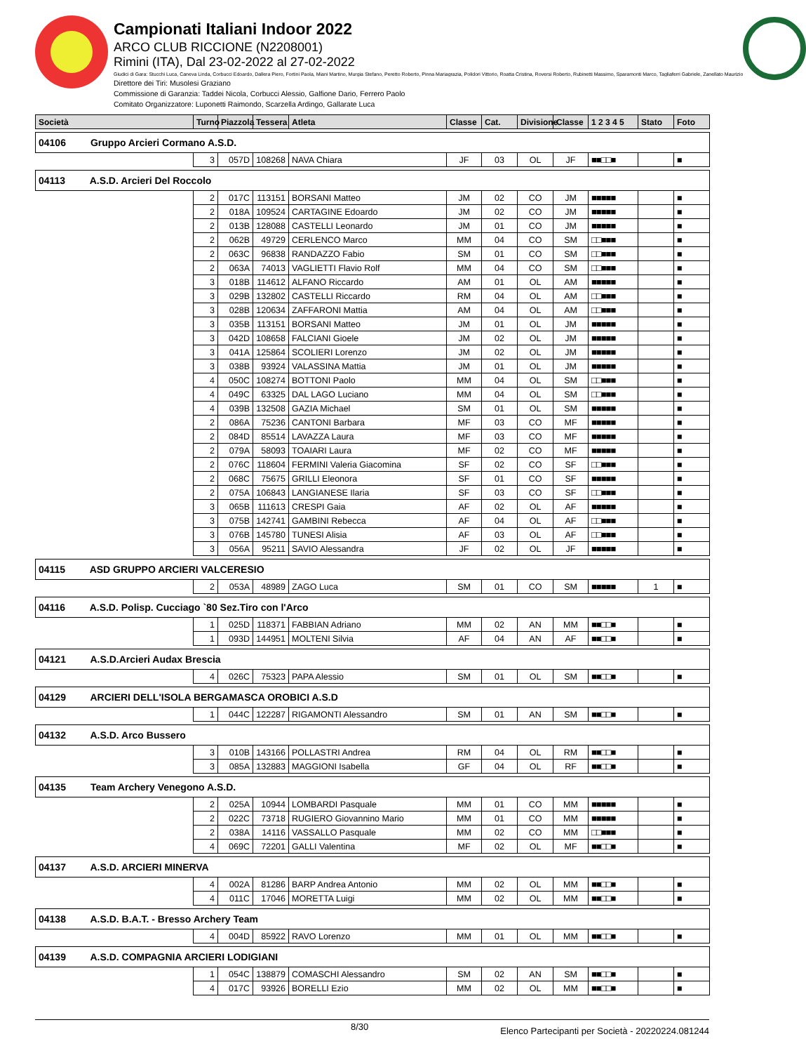Campionati Italiani Indoor 2022
ARCO CLUB RICCIONE (N2208001)
Rimini (ITA), Dal 23-02-2022 al 27-02-2022
Giudici di Gara: Stucchi Luca, Caneva Linda, Corbucci Edoardo, Dallera Piero, Fortini Paola, Miani Martino, Murgia Stefano, Peretto Roberto, Pinna Mariagrazia, Polidori Vittorio, Roatta Cristina, Roversi Roberto, Rubinetti Massimo, Sparamonti Marco, Tagliaferri Gabriele, Zanellato Maurizio
Direttore dei Tiri: Musolesi Graziano
Commissione di Garanzia: Taddei Nicola, Corbucci Alessio, Galfione Dario, Ferrero Paolo
Comitato Organizzatore: Luponetti Raimondo, Scarzella Ardingo, Gallarate Luca
| Società | Turno | Piazzola | Tessera | Atleta | Classe | Cat. | Divisione | Classe | 1 2 3 4 5 | Stato | Foto |
| --- | --- | --- | --- | --- | --- | --- | --- | --- | --- | --- | --- |
| 04106 Gruppo Arcieri Cormano A.S.D. | | | | | | | | | | | |
| | 3 | 057D | 108268 | NAVA Chiara | JF | 03 | OL | JF | ■■□□■ | | ■ |
| 04113 A.S.D. Arcieri Del Roccolo | | | | | | | | | | | |
| | 2 | 017C | 113151 | BORSANI Matteo | JM | 02 | CO | JM | ■■■■■ | | ■ |
| | 2 | 018A | 109524 | CARTAGINE Edoardo | JM | 02 | CO | JM | ■■■■■ | | ■ |
| | 2 | 013B | 128088 | CASTELLI Leonardo | JM | 01 | CO | JM | ■■■■■ | | ■ |
| | 2 | 062B | 49729 | CERLENCO Marco | MM | 04 | CO | SM | □□■■■ | | ■ |
| | 2 | 063C | 96838 | RANDAZZO Fabio | SM | 01 | CO | SM | □□■■■ | | ■ |
| | 2 | 063A | 74013 | VAGLIETTI Flavio Rolf | MM | 04 | CO | SM | □□■■■ | | ■ |
| | 3 | 018B | 114612 | ALFANO Riccardo | AM | 01 | OL | AM | ■■■■■ | | ■ |
| | 3 | 029B | 132802 | CASTELLI Riccardo | RM | 04 | OL | AM | □□■■■ | | ■ |
| | 3 | 028B | 120634 | ZAFFARONI Mattia | AM | 04 | OL | AM | □□■■■ | | ■ |
| | 3 | 035B | 113151 | BORSANI Matteo | JM | 01 | OL | JM | ■■■■■ | | ■ |
| | 3 | 042D | 108658 | FALCIANI Gioele | JM | 02 | OL | JM | ■■■■■ | | ■ |
| | 3 | 041A | 125864 | SCOLIERI Lorenzo | JM | 02 | OL | JM | ■■■■■ | | ■ |
| | 3 | 038B | 93924 | VALASSINA Mattia | JM | 01 | OL | JM | ■■■■■ | | ■ |
| | 4 | 050C | 108274 | BOTTONI Paolo | MM | 04 | OL | SM | □□■■■ | | ■ |
| | 4 | 049C | 63325 | DAL LAGO Luciano | MM | 04 | OL | SM | □□■■■ | | ■ |
| | 4 | 039B | 132508 | GAZIA Michael | SM | 01 | OL | SM | ■■■■■ | | ■ |
| | 2 | 086A | 75236 | CANTONI Barbara | MF | 03 | CO | MF | ■■■■■ | | ■ |
| | 2 | 084D | 85514 | LAVAZZA Laura | MF | 03 | CO | MF | ■■■■■ | | ■ |
| | 2 | 079A | 58093 | TOAIARI Laura | MF | 02 | CO | MF | ■■■■■ | | ■ |
| | 2 | 076C | 118604 | FERMINI Valeria Giacomina | SF | 02 | CO | SF | □□■■■ | | ■ |
| | 2 | 068C | 75675 | GRILLI Eleonora | SF | 01 | CO | SF | ■■■■■ | | ■ |
| | 2 | 075A | 106843 | LANGIANESE Ilaria | SF | 03 | CO | SF | □□■■■ | | ■ |
| | 3 | 065B | 111613 | CRESPI Gaia | AF | 02 | OL | AF | ■■■■■ | | ■ |
| | 3 | 075B | 142741 | GAMBINI Rebecca | AF | 04 | OL | AF | □□■■■ | | ■ |
| | 3 | 076B | 145780 | TUNESI Alisia | AF | 03 | OL | AF | □□■■■ | | ■ |
| | 3 | 056A | 95211 | SAVIO Alessandra | JF | 02 | OL | JF | ■■■■■ | | ■ |
| 04115 ASD GRUPPO ARCIERI VALCERESIO | | | | | | | | | | | |
| | 2 | 053A | 48989 | ZAGO Luca | SM | 01 | CO | SM | ■■■■■ | 1 | ■ |
| 04116 A.S.D. Polisp. Cucciago `80 Sez.Tiro con l'Arco | | | | | | | | | | | |
| | 1 | 025D | 118371 | FABBIAN Adriano | MM | 02 | AN | MM | ■■□□■ | | ■ |
| | 1 | 093D | 144951 | MOLTENI Silvia | AF | 04 | AN | AF | ■■□□■ | | ■ |
| 04121 A.S.D.Arcieri Audax Brescia | | | | | | | | | | | |
| | 4 | 026C | 75323 | PAPA Alessio | SM | 01 | OL | SM | ■■□□■ | | ■ |
| 04129 ARCIERI DELL'ISOLA BERGAMASCA OROBICI A.S.D | | | | | | | | | | | |
| | 1 | 044C | 122287 | RIGAMONTI Alessandro | SM | 01 | AN | SM | ■■□□■ | | ■ |
| 04132 A.S.D. Arco Bussero | | | | | | | | | | | |
| | 3 | 010B | 143166 | POLLASTRI Andrea | RM | 04 | OL | RM | ■■□□■ | | ■ |
| | 3 | 085A | 132883 | MAGGIONI Isabella | GF | 04 | OL | RF | ■■□□■ | | ■ |
| 04135 Team Archery Venegono A.S.D. | | | | | | | | | | | |
| | 2 | 025A | 10944 | LOMBARDI Pasquale | MM | 01 | CO | MM | ■■■■■ | | ■ |
| | 2 | 022C | 73718 | RUGIERO Giovannino Mario | MM | 01 | CO | MM | ■■■■■ | | ■ |
| | 2 | 038A | 14116 | VASSALLO Pasquale | MM | 02 | CO | MM | □□■■■ | | ■ |
| | 4 | 069C | 72201 | GALLI Valentina | MF | 02 | OL | MF | ■■□□■ | | ■ |
| 04137 A.S.D. ARCIERI MINERVA | | | | | | | | | | | |
| | 4 | 002A | 81286 | BARP Andrea Antonio | MM | 02 | OL | MM | ■■□□■ | | ■ |
| | 4 | 011C | 17046 | MORETTA Luigi | MM | 02 | OL | MM | ■■□□■ | | ■ |
| 04138 A.S.D. B.A.T. - Bresso Archery Team | | | | | | | | | | | |
| | 4 | 004D | 85922 | RAVO Lorenzo | MM | 01 | OL | MM | ■■□□■ | | ■ |
| 04139 A.S.D. COMPAGNIA ARCIERI LODIGIANI | | | | | | | | | | | |
| | 1 | 054C | 138879 | COMASCHI Alessandro | SM | 02 | AN | SM | ■■□□■ | | ■ |
| | 4 | 017C | 93926 | BORELLI Ezio | MM | 02 | OL | MM | ■■□□■ | | ■ |
8/30 Elenco Partecipanti per Società - 20220224.081244